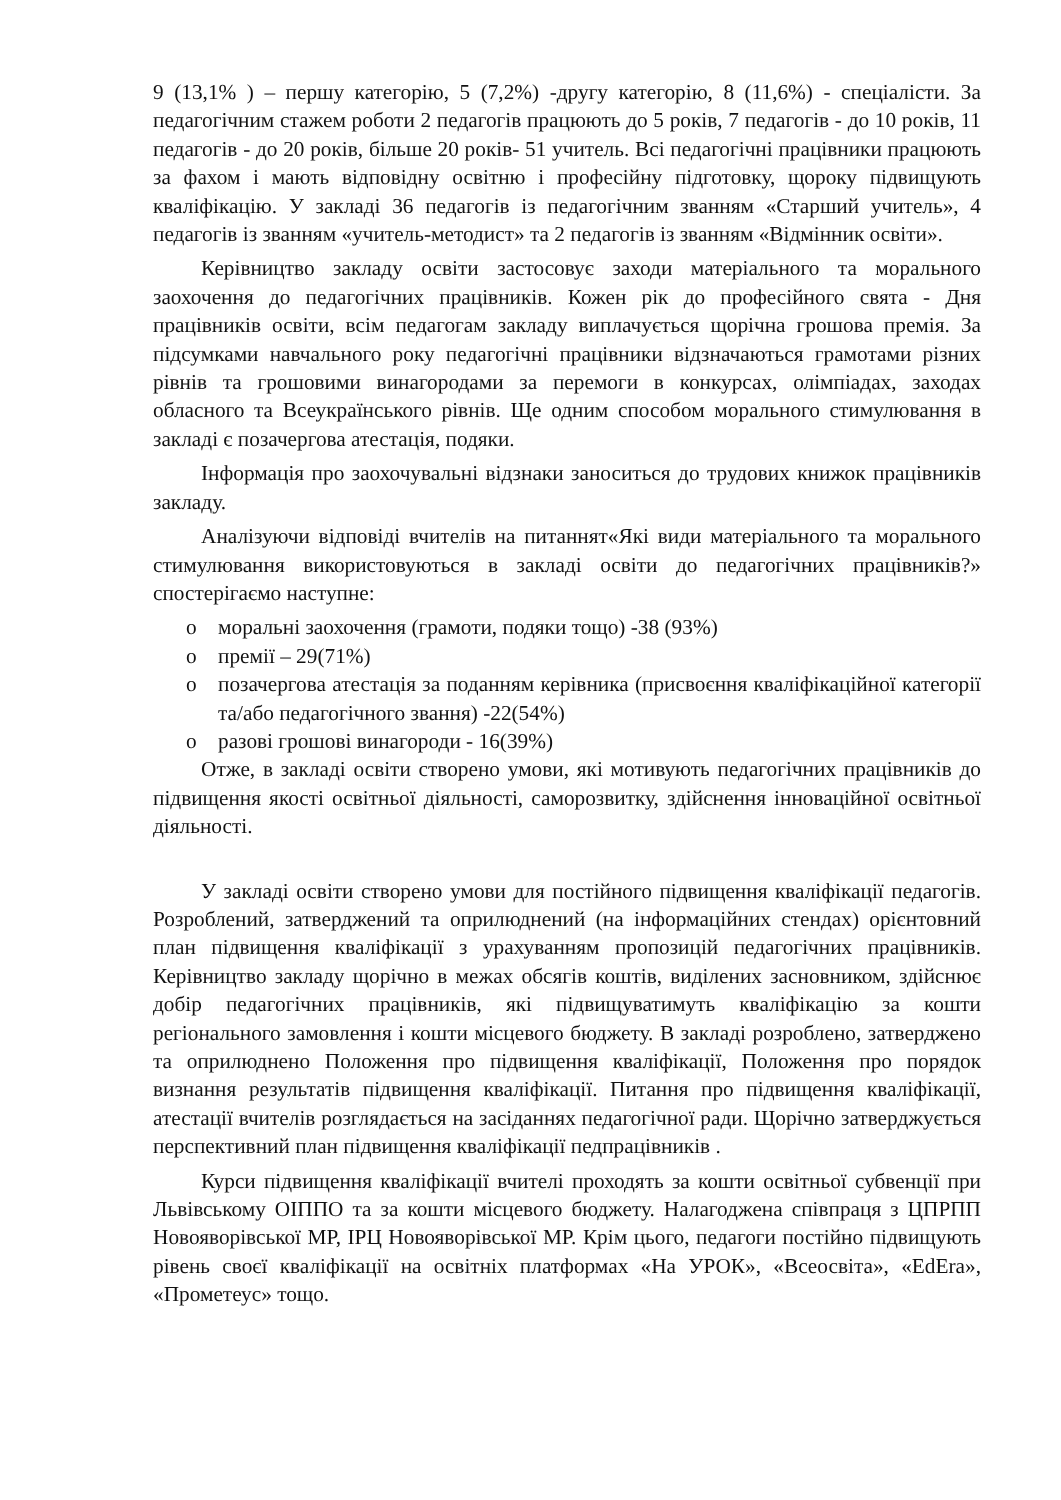9 (13,1% ) – першу категорію, 5 (7,2%) -другу категорію, 8 (11,6%) - спеціалісти. За педагогічним стажем роботи 2 педагогів працюють до 5 років, 7 педагогів - до 10 років, 11 педагогів - до 20 років, більше 20 років- 51 учитель. Всі педагогічні працівники працюють за фахом і мають відповідну освітню і професійну підготовку, щороку підвищують кваліфікацію. У закладі 36 педагогів із педагогічним званням «Старший учитель», 4 педагогів із званням «учитель-методист» та 2 педагогів із званням «Відмінник освіти».
Керівництво закладу освіти застосовує заходи матеріального та морального заохочення до педагогічних працівників. Кожен рік до професійного свята - Дня працівників освіти, всім педагогам закладу виплачується щорічна грошова премія. За підсумками навчального року педагогічні працівники відзначаються грамотами різних рівнів та грошовими винагородами за перемоги в конкурсах, олімпіадах, заходах обласного та Всеукраїнського рівнів. Ще одним способом морального стимулювання в закладі є позачергова атестація, подяки.
Інформація про заохочувальні відзнаки заноситься до трудових книжок працівників закладу.
Аналізуючи відповіді вчителів на питаннят«Які види матеріального та морального стимулювання використовуються в закладі освіти до педагогічних працівників?» спостерігаємо наступне:
o моральні заохочення (грамоти, подяки тощо) -38 (93%)
o премії – 29(71%)
o позачергова атестація за поданням керівника (присвоєння кваліфікаційної категорії та/або педагогічного звання) -22(54%)
o разові грошові винагороди - 16(39%)
Отже, в закладі освіти створено умови, які мотивують педагогічних працівників до підвищення якості освітньої діяльності, саморозвитку, здійснення інноваційної освітньої діяльності.
У закладі освіти створено умови для постійного підвищення кваліфікації педагогів. Розроблений, затверджений та оприлюднений (на інформаційних стендах) орієнтовний план підвищення кваліфікації з урахуванням пропозицій педагогічних працівників. Керівництво закладу щорічно в межах обсягів коштів, виділених засновником, здійснює добір педагогічних працівників, які підвищуватимуть кваліфікацію за кошти регіонального замовлення і кошти місцевого бюджету. В закладі розроблено, затверджено та оприлюднено Положення про підвищення кваліфікації, Положення про порядок визнання результатів підвищення кваліфікації. Питання про підвищення кваліфікації, атестації вчителів розглядається на засіданнях педагогічної ради. Щорічно затверджується перспективний план підвищення кваліфікації педпрацівників .
Курси підвищення кваліфікації вчителі проходять за кошти освітньої субвенції при Львівському ОІППО та за кошти місцевого бюджету. Налагоджена співпраця з ЦПРПП Новояворівської МР, ІРЦ Новояворівської МР. Крім цього, педагоги постійно підвищують рівень своєї кваліфікації на освітніх платформах «На УРОК», «Всеосвіта», «EdEra», «Прометеус» тощо.